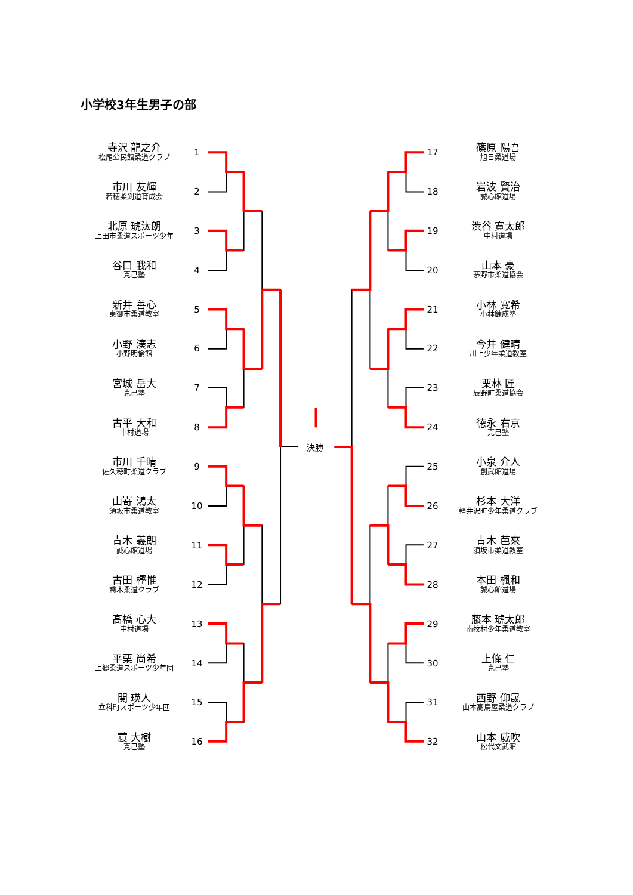小学校3年生男子の部
寺沢 龍之介
松尾公民館柔道クラブ
1
市川 友輝
若穂柔剣道育成会
2
北原 琥汰朗
上田市柔道スポーツ少年
3
谷口 我和
克己塾
4
新井 善心
東御市柔道教室
5
小野 湊志
小野明倫館
6
宮城 岳大
克己塾
7
古平 大和
中村道場
8
市川 千晴
佐久穂町柔道クラブ
9
山嵜 鴻太
須坂市柔道教室
10
青木 義朗
誠心館道場
11
古田 樫惟
喬木柔道クラブ
12
髙橋 心大
中村道場
13
平栗 尚希
上郷柔道スポーツ少年団
14
関 瑛人
立科町スポーツ少年団
15
蓑 大樹
克己塾
16
決勝
17
篠原 陽吾
旭日柔道場
18
岩波 賢治
誠心館道場
19
渋谷 寛太郎
中村道場
20
山本 豪
茅野市柔道協会
21
小林 寛希
小林錬成塾
22
今井 健晴
川上少年柔道教室
23
栗林 匠
辰野町柔道協会
24
徳永 右京
克己塾
25
小泉 介人
創武館道場
26
杉本 大洋
軽井沢町少年柔道クラブ
27
青木 芭來
須坂市柔道教室
28
本田 楓和
誠心館道場
29
藤本 琥太郎
南牧村少年柔道教室
30
上條 仁
克己塾
31
西野 仰晟
山本高鳥屋柔道クラブ
32
山本 威吹
松代文武館